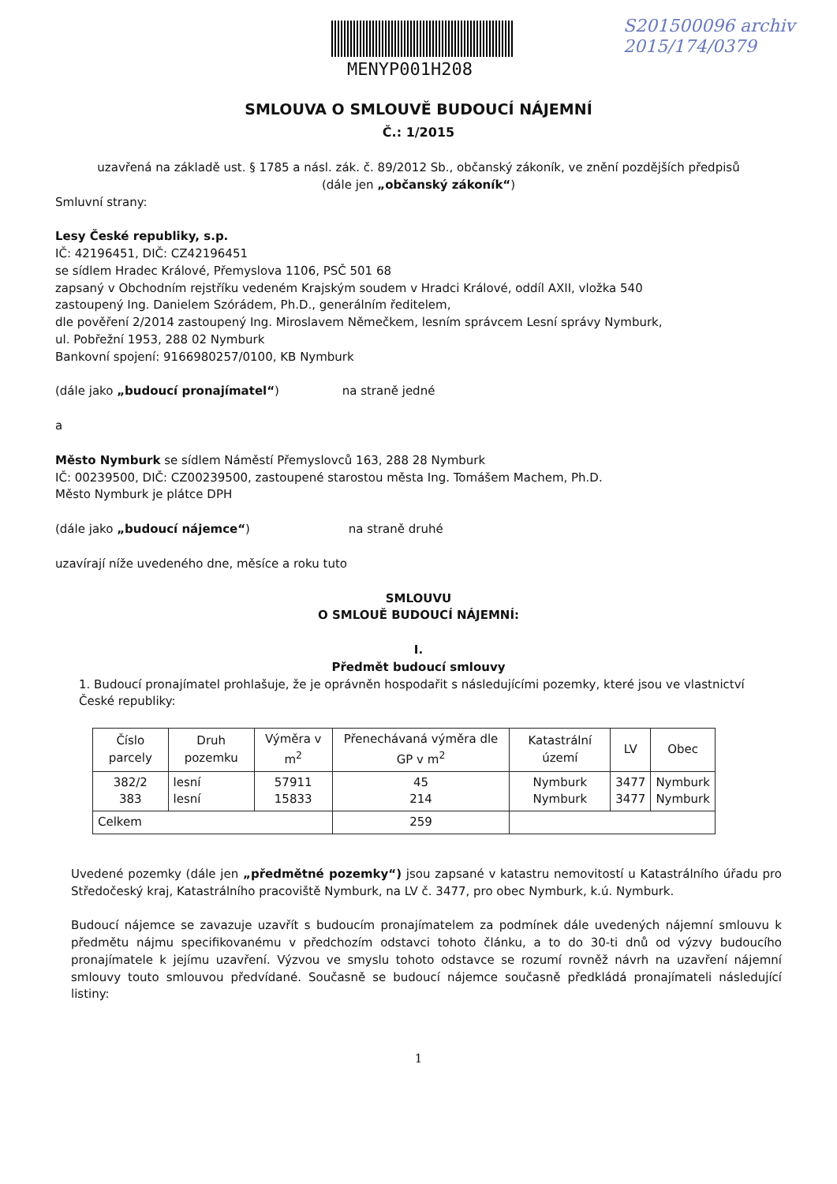MENYP001H208
S201500096 archiv
2015/174/0379
SMLOUVA O SMLOUVĚ BUDOUCÍ NÁJEMNÍ
Č.: 1/2015
uzavřená na základě ust. § 1785 a násl. zák. č. 89/2012 Sb., občanský zákoník, ve znění pozdějších předpisů
(dále jen „občanský zákoník“)
Smluvní strany:
Lesy České republiky, s.p.
IČ: 42196451, DIČ: CZ42196451
se sídlem Hradec Králové, Přemyslova 1106, PSČ 501 68
zapsaný v Obchodním rejstříku vedeném Krajským soudem v Hradci Králové, oddíl AXII, vložka 540
zastoupený Ing. Danielem Szórádem, Ph.D., generálním ředitelem,
dle pověření 2/2014 zastoupený Ing. Miroslavem Němečkem, lesním správcem Lesní správy Nymburk,
ul. Pobřežní 1953, 288 02 Nymburk
Bankovní spojení: 9166980257/0100, KB Nymburk
(dále jako „budoucí pronajímatel“) na straně jedné
a
Město Nymburk se sídlem Náměstí Přemyslovců 163, 288 28 Nymburk
IČ: 00239500, DIČ: CZ00239500, zastoupené starostou města Ing. Tomášem Machem, Ph.D.
Město Nymburk je plátce DPH
(dále jako „budoucí nájemce“) na straně druhé
uzavírají níže uvedeného dne, měsíce a roku tuto
SMLOUVU
O SMLOUĚ BUDOUCÍ NÁJEMNÍ:
I.
Předmět budoucí smlouvy
1. Budoucí pronajímatel prohlašuje, že je oprávněn hospodařit s následujícími pozemky, které jsou ve vlastnictví České republiky:
| Číslo parcely | Druh pozemku | Výměra v m<sup>2</sup> | Přenechávaná výměra dle GP v m<sup>2</sup> | Katastrální území | LV | Obec |
| --- | --- | --- | --- | --- | --- | --- |
| 382/2 383 | lesní lesní | 57911 15833 | 45 214 | Nymburk Nymburk | 3477 3477 | Nymburk Nymburk |
| Celkem | | | 259 | | | |
Uvedené pozemky (dále jen „předmětné pozemky“) jsou zapsané v katastru nemovitostí u Katastrálního úřadu pro Středočeský kraj, Katastrálního pracoviště Nymburk, na LV č. 3477, pro obec Nymburk, k.ú. Nymburk.
Budoucí nájemce se zavazuje uzavřít s budoucím pronajímatelem za podmínek dále uvedených nájemní smlouvu k předmětu nájmu specifikovanému v předchozím odstavci tohoto článku, a to do 30-ti dnů od výzvy budoucího pronajímatele k jejímu uzavření. Výzvou ve smyslu tohoto odstavce se rozumí rovněž návrh na uzavření nájemní smlouvy touto smlouvou předvídané. Současně se budoucí nájemce současně předkládá pronajímateli následující listiny:
1